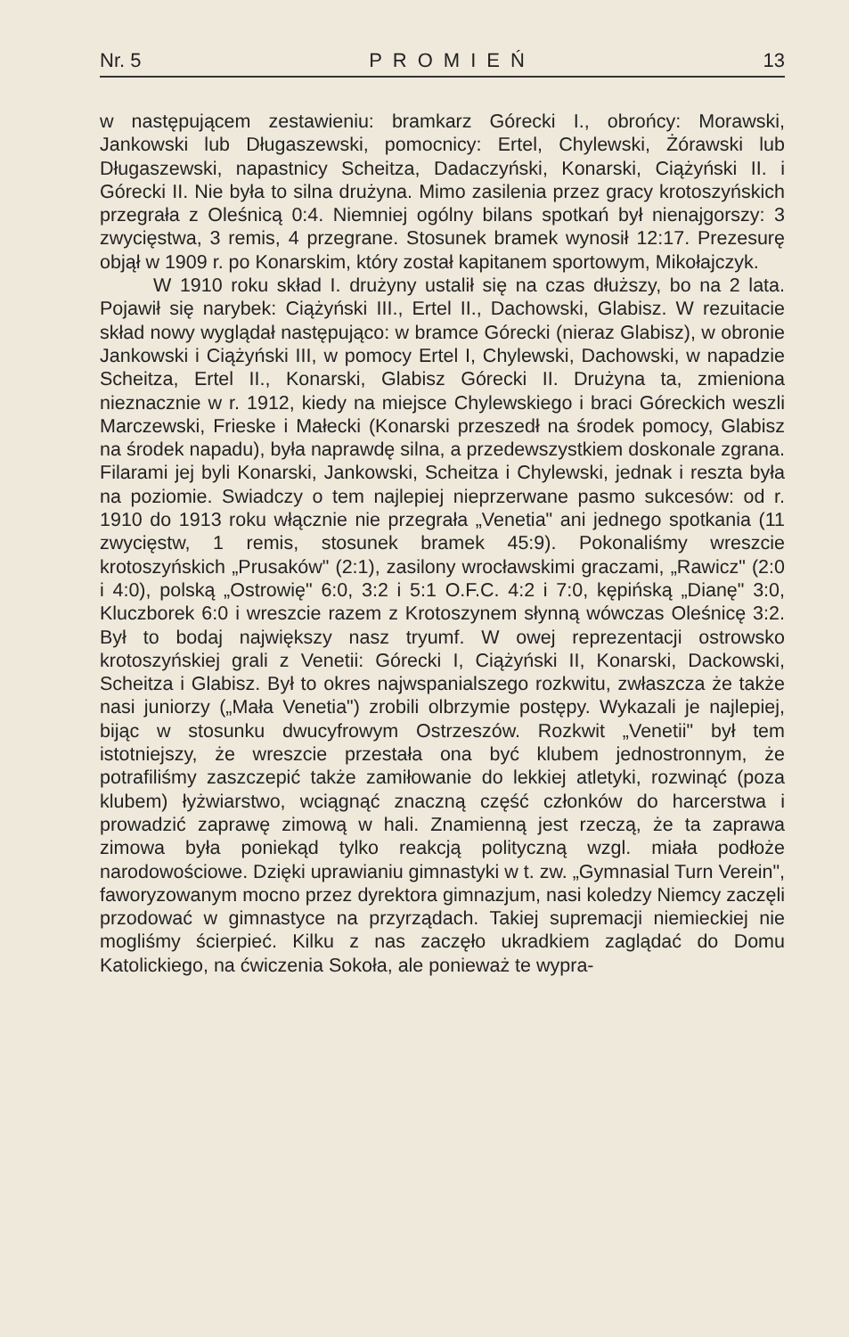Nr. 5 PROMIEŃ 13
w następującem zestawieniu: bramkarz Górecki I., obrońcy: Morawski, Jankowski lub Długaszewski, pomocnicy: Ertel, Chylewski, Żórawski lub Długaszewski, napastnicy Scheitza, Dadaczyński, Konarski, Ciążyński II. i Górecki II. Nie była to silna drużyna. Mimo zasilenia przez gracy krotoszyńskich przegrała z Oleśnicą 0:4. Niemniej ogólny bilans spotkań był nienajgorszy: 3 zwycięstwa, 3 remis, 4 przegrane. Stosunek bramek wynosił 12:17. Prezesurę objął w 1909 r. po Konarskim, który został kapitanem sportowym, Mikołajczyk.
W 1910 roku skład I. drużyny ustalił się na czas dłuższy, bo na 2 lata. Pojawił się narybek: Ciążyński III., Ertel II., Dachowski, Glabisz. W rezuitacie skład nowy wyglądał następująco: w bramce Górecki (nieraz Glabisz), w obronie Jankowski i Ciążyński III, w pomocy Ertel I, Chylewski, Dachowski, w napadzie Scheitza, Ertel II., Konarski, Glabisz Górecki II. Drużyna ta, zmieniona nieznacznie w r. 1912, kiedy na miejsce Chylewskiego i braci Góreckich weszli Marczewski, Frieske i Małecki (Konarski przeszedł na środek pomocy, Glabisz na środek napadu), była naprawdę silna, a przedewszystkiem doskonale zgrana. Filarami jej byli Konarski, Jankowski, Scheitza i Chylewski, jednak i reszta była na poziomie. Swiadczy o tem najlepiej nieprzerwane pasmo sukcesów: od r. 1910 do 1913 roku włącznie nie przegrała „Venetia" ani jednego spotkania (11 zwycięstw, 1 remis, stosunek bramek 45:9). Pokonaliśmy wreszcie krotoszyńskich „Prusaków" (2:1), zasilony wrocławskimi graczami, „Rawicz" (2:0 i 4:0), polską „Ostrowię" 6:0, 3:2 i 5:1 O.F.C. 4:2 i 7:0, kępińską „Dianę" 3:0, Kluczborek 6:0 i wreszcie razem z Krotoszynem słynną wówczas Oleśnicę 3:2. Był to bodaj największy nasz tryumf. W owej reprezentacji ostrowsko krotoszyńskiej grali z Venetii: Górecki I, Ciążyński II, Konarski, Dackowski, Scheitza i Glabisz. Był to okres najwspanialszego rozkwitu, zwłaszcza że także nasi juniorzy („Mała Venetia") zrobili olbrzymie postępy. Wykazali je najlepiej, bijąc w stosunku dwucyfrowym Ostrzeszów. Rozkwit „Venetii" był tem istotniejszy, że wreszcie przestała ona być klubem jednostronnym, że potrafiliśmy zaszczepić także zamiłowanie do lekkiej atletyki, rozwinąć (poza klubem) łyżwiarstwo, wciągnąć znaczną część członków do harcerstwa i prowadzić zaprawę zimową w hali. Znamienną jest rzeczą, że ta zaprawa zimowa była poniekąd tylko reakcją polityczną wzgl. miała podłoże narodowościowe. Dzięki uprawianiu gimnastyki w t. zw. „Gymnasial Turn Verein", faworyzowanym mocno przez dyrektora gimnazjum, nasi koledzy Niemcy zaczęli przodować w gimnastyce na przyrządach. Takiej supremacji niemieckiej nie mogliśmy ścierpieć. Kilku z nas zaczęło ukradkiem zaglądać do Domu Katolickiego, na ćwiczenia Sokoła, ale ponieważ te wypra-